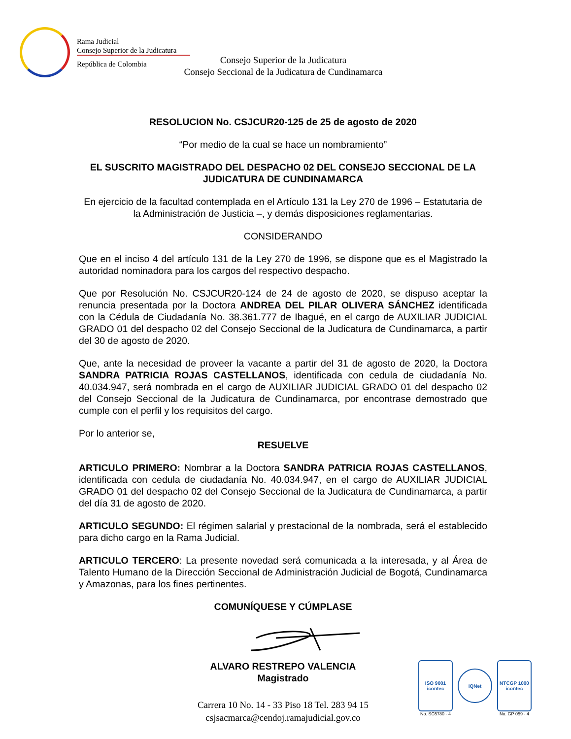Rama Judicial
Consejo Superior de la Judicatura
República de Colombia
Consejo Superior de la Judicatura
Consejo Seccional de la Judicatura de Cundinamarca
RESOLUCION No. CSJCUR20-125 de 25 de agosto de 2020
“Por medio de la cual se hace un nombramiento”
EL SUSCRITO MAGISTRADO DEL DESPACHO 02 DEL CONSEJO SECCIONAL DE LA JUDICATURA DE CUNDINAMARCA
En ejercicio de la facultad contemplada en el Artículo 131 la Ley 270 de 1996 – Estatutaria de la Administración de Justicia –, y demás disposiciones reglamentarias.
CONSIDERANDO
Que en el inciso 4 del artículo 131 de la Ley 270 de 1996, se dispone que es el Magistrado la autoridad nominadora para los cargos del respectivo despacho.
Que por Resolución No. CSJCUR20-124 de 24 de agosto de 2020, se dispuso aceptar la renuncia presentada por la Doctora ANDREA DEL PILAR OLIVERA SÁNCHEZ identificada con la Cédula de Ciudadanía No. 38.361.777 de Ibagué, en el cargo de AUXILIAR JUDICIAL GRADO 01 del despacho 02 del Consejo Seccional de la Judicatura de Cundinamarca, a partir del 30 de agosto de 2020.
Que, ante la necesidad de proveer la vacante a partir del 31 de agosto de 2020, la Doctora SANDRA PATRICIA ROJAS CASTELLANOS, identificada con cedula de ciudadanía No. 40.034.947, será nombrada en el cargo de AUXILIAR JUDICIAL GRADO 01 del despacho 02 del Consejo Seccional de la Judicatura de Cundinamarca, por encontrase demostrado que cumple con el perfil y los requisitos del cargo.
Por lo anterior se,
RESUELVE
ARTICULO PRIMERO: Nombrar a la Doctora SANDRA PATRICIA ROJAS CASTELLANOS, identificada con cedula de ciudadanía No. 40.034.947, en el cargo de AUXILIAR JUDICIAL GRADO 01 del despacho 02 del Consejo Seccional de la Judicatura de Cundinamarca, a partir del día 31 de agosto de 2020.
ARTICULO SEGUNDO: El régimen salarial y prestacional de la nombrada, será el establecido para dicho cargo en la Rama Judicial.
ARTICULO TERCERO: La presente novedad será comunicada a la interesada, y al Área de Talento Humano de la Dirección Seccional de Administración Judicial de Bogotá, Cundinamarca y Amazonas, para los fines pertinentes.
COMUNÍQUESE Y CÚMPLASE
ALVARO RESTREPO VALENCIA
Magistrado
Carrera 10 No. 14 - 33 Piso 18 Tel. 283 94 15
csjsacmarca@cendoj.ramajudicial.gov.co
ISO 9001 icontec
No. SC5780 - 4
IQNet
NTCGP 1000 icontec
No. GP 059 - 4